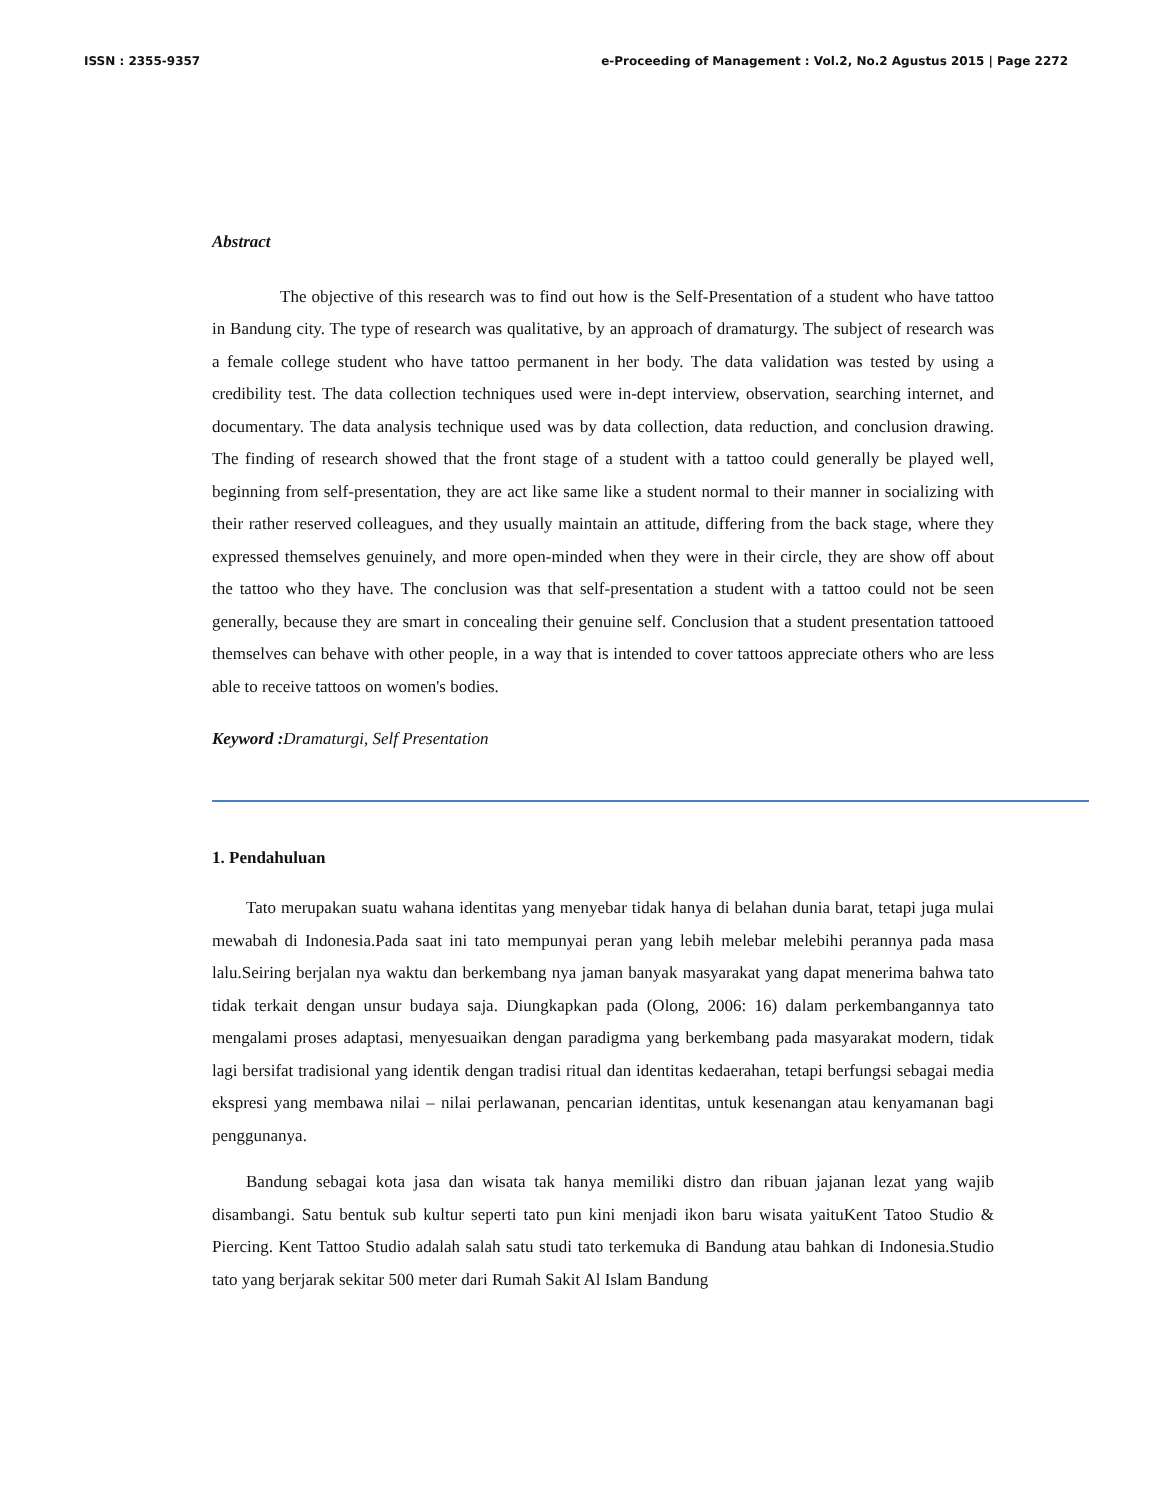ISSN : 2355-9357 e-Proceeding of Management : Vol.2, No.2 Agustus 2015 | Page 2272
Abstract
The objective of this research was to find out how is the Self-Presentation of a student who have tattoo in Bandung city. The type of research was qualitative, by an approach of dramaturgy. The subject of research was a female college student who have tattoo permanent in her body. The data validation was tested by using a credibility test. The data collection techniques used were in-dept interview, observation, searching internet, and documentary. The data analysis technique used was by data collection, data reduction, and conclusion drawing. The finding of research showed that the front stage of a student with a tattoo could generally be played well, beginning from self-presentation, they are act like same like a student normal to their manner in socializing with their rather reserved colleagues, and they usually maintain an attitude, differing from the back stage, where they expressed themselves genuinely, and more open-minded when they were in their circle, they are show off about the tattoo who they have. The conclusion was that self-presentation a student with a tattoo could not be seen generally, because they are smart in concealing their genuine self. Conclusion that a student presentation tattooed themselves can behave with other people, in a way that is intended to cover tattoos appreciate others who are less able to receive tattoos on women's bodies.
Keyword : Dramaturgi, Self Presentation
1. Pendahuluan
Tato merupakan suatu wahana identitas yang menyebar tidak hanya di belahan dunia barat, tetapi juga mulai mewabah di Indonesia.Pada saat ini tato mempunyai peran yang lebih melebar melebihi perannya pada masa lalu.Seiring berjalan nya waktu dan berkembang nya jaman banyak masyarakat yang dapat menerima bahwa tato tidak terkait dengan unsur budaya saja. Diungkapkan pada (Olong, 2006: 16) dalam perkembangannya tato mengalami proses adaptasi, menyesuaikan dengan paradigma yang berkembang pada masyarakat modern, tidak lagi bersifat tradisional yang identik dengan tradisi ritual dan identitas kedaerahan, tetapi berfungsi sebagai media ekspresi yang membawa nilai – nilai perlawanan, pencarian identitas, untuk kesenangan atau kenyamanan bagi penggunanya.
Bandung sebagai kota jasa dan wisata tak hanya memiliki distro dan ribuan jajanan lezat yang wajib disambangi. Satu bentuk sub kultur seperti tato pun kini menjadi ikon baru wisata yaituKent Tatoo Studio & Piercing. Kent Tattoo Studio adalah salah satu studi tato terkemuka di Bandung atau bahkan di Indonesia.Studio tato yang berjarak sekitar 500 meter dari Rumah Sakit Al Islam Bandung